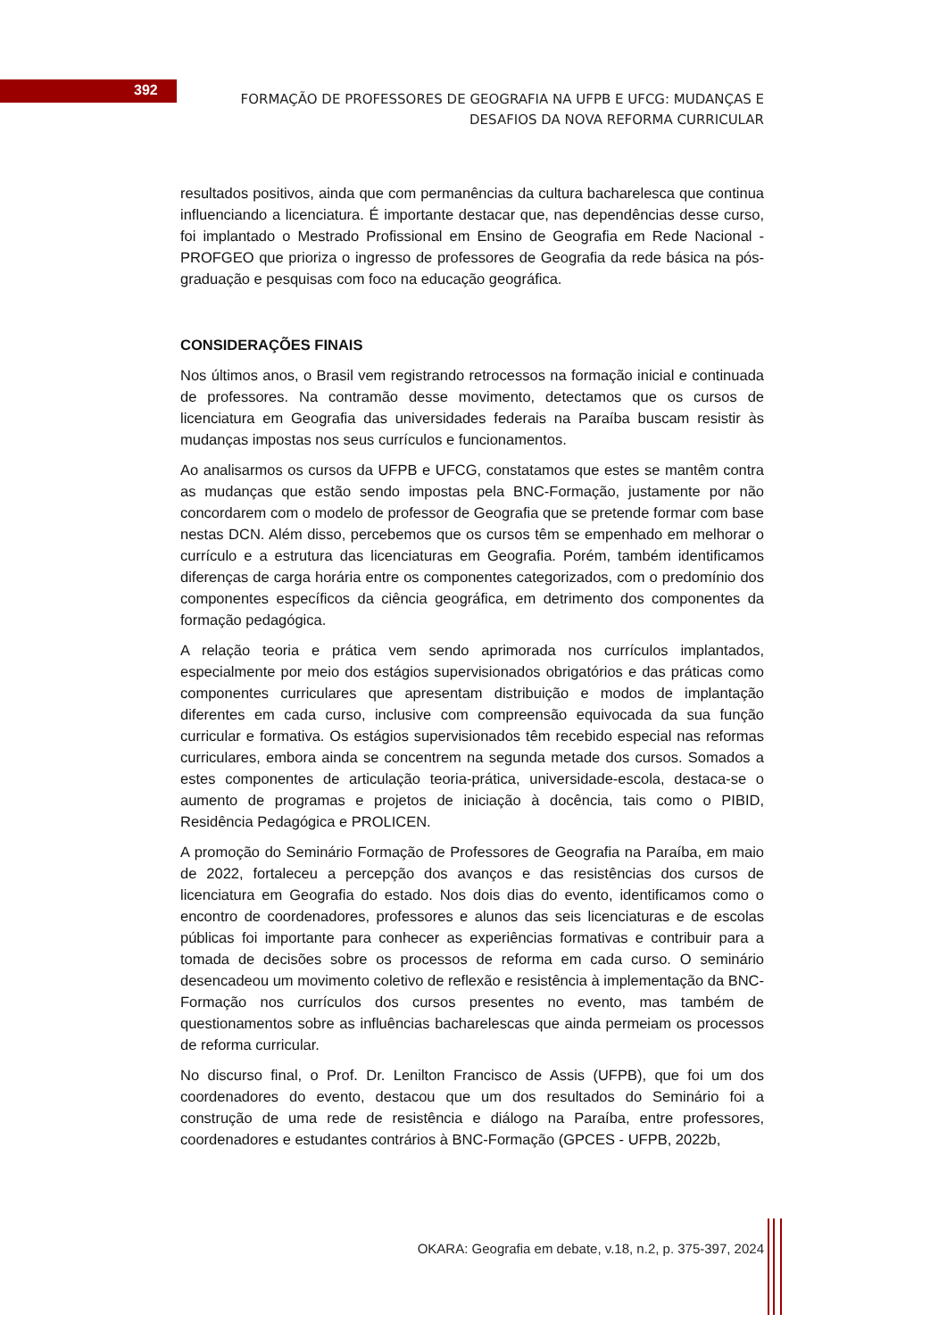392
FORMAÇÃO DE PROFESSORES DE GEOGRAFIA NA UFPB E UFCG: MUDANÇAS E DESAFIOS DA NOVA REFORMA CURRICULAR
resultados positivos, ainda que com permanências da cultura bacharelesca que continua influenciando a licenciatura. É importante destacar que, nas dependências desse curso, foi implantado o Mestrado Profissional em Ensino de Geografia em Rede Nacional - PROFGEO que prioriza o ingresso de professores de Geografia da rede básica na pós-graduação e pesquisas com foco na educação geográfica.
CONSIDERAÇÕES FINAIS
Nos últimos anos, o Brasil vem registrando retrocessos na formação inicial e continuada de professores. Na contramão desse movimento, detectamos que os cursos de licenciatura em Geografia das universidades federais na Paraíba buscam resistir às mudanças impostas nos seus currículos e funcionamentos.
Ao analisarmos os cursos da UFPB e UFCG, constatamos que estes se mantêm contra as mudanças que estão sendo impostas pela BNC-Formação, justamente por não concordarem com o modelo de professor de Geografia que se pretende formar com base nestas DCN. Além disso, percebemos que os cursos têm se empenhado em melhorar o currículo e a estrutura das licenciaturas em Geografia. Porém, também identificamos diferenças de carga horária entre os componentes categorizados, com o predomínio dos componentes específicos da ciência geográfica, em detrimento dos componentes da formação pedagógica.
A relação teoria e prática vem sendo aprimorada nos currículos implantados, especialmente por meio dos estágios supervisionados obrigatórios e das práticas como componentes curriculares que apresentam distribuição e modos de implantação diferentes em cada curso, inclusive com compreensão equivocada da sua função curricular e formativa. Os estágios supervisionados têm recebido especial nas reformas curriculares, embora ainda se concentrem na segunda metade dos cursos. Somados a estes componentes de articulação teoria-prática, universidade-escola, destaca-se o aumento de programas e projetos de iniciação à docência, tais como o PIBID, Residência Pedagógica e PROLICEN.
A promoção do Seminário Formação de Professores de Geografia na Paraíba, em maio de 2022, fortaleceu a percepção dos avanços e das resistências dos cursos de licenciatura em Geografia do estado. Nos dois dias do evento, identificamos como o encontro de coordenadores, professores e alunos das seis licenciaturas e de escolas públicas foi importante para conhecer as experiências formativas e contribuir para a tomada de decisões sobre os processos de reforma em cada curso. O seminário desencadeou um movimento coletivo de reflexão e resistência à implementação da BNC-Formação nos currículos dos cursos presentes no evento, mas também de questionamentos sobre as influências bacharelescas que ainda permeiam os processos de reforma curricular.
No discurso final, o Prof. Dr. Lenilton Francisco de Assis (UFPB), que foi um dos coordenadores do evento, destacou que um dos resultados do Seminário foi a construção de uma rede de resistência e diálogo na Paraíba, entre professores, coordenadores e estudantes contrários à BNC-Formação (GPCES - UFPB, 2022b,
OKARA: Geografia em debate, v.18, n.2, p. 375-397, 2024